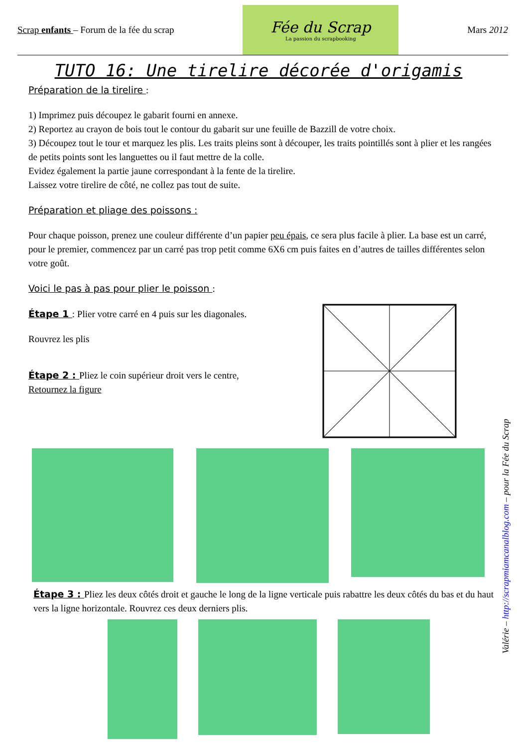Scrap enfants – Forum de la fée du scrap
Fée du Scrap
La passion du scrapbooking
Mars 2012
TUTO 16: Une tirelire décorée d'origamis
Préparation de la tirelire :
1) Imprimez puis découpez le gabarit fourni en annexe.
2) Reportez au crayon de bois tout le contour du gabarit sur une feuille de Bazzill de votre choix.
3) Découpez tout le tour et marquez les plis. Les traits pleins sont à découper, les traits pointillés sont à plier et les rangées de petits points sont les languettes ou il faut mettre de la colle.
Evidez également la partie jaune correspondant à la fente de la tirelire.
Laissez votre tirelire de côté, ne collez pas tout de suite.
Préparation et pliage des poissons :
Pour chaque poisson, prenez une couleur différente d’un papier peu épais, ce sera plus facile à plier. La base est un carré, pour le premier, commencez par un carré pas trop petit comme 6X6 cm puis faites en d’autres de tailles différentes selon votre goût.
Voici le pas à pas pour plier le poisson :
Étape 1 : Plier votre carré en 4 puis sur les diagonales.
Rouvrez les plis
Étape 2 : Pliez le coin supérieur droit vers le centre,
Retournez la figure
Étape 3 : Pliez les deux côtés droit et gauche le long de la ligne verticale puis rabattre les deux côtés du bas et du haut vers la ligne horizontale. Rouvrez ces deux derniers plis.
Valérie – http://scrapmiamcanalblog.com – pour la Fée du Scrap